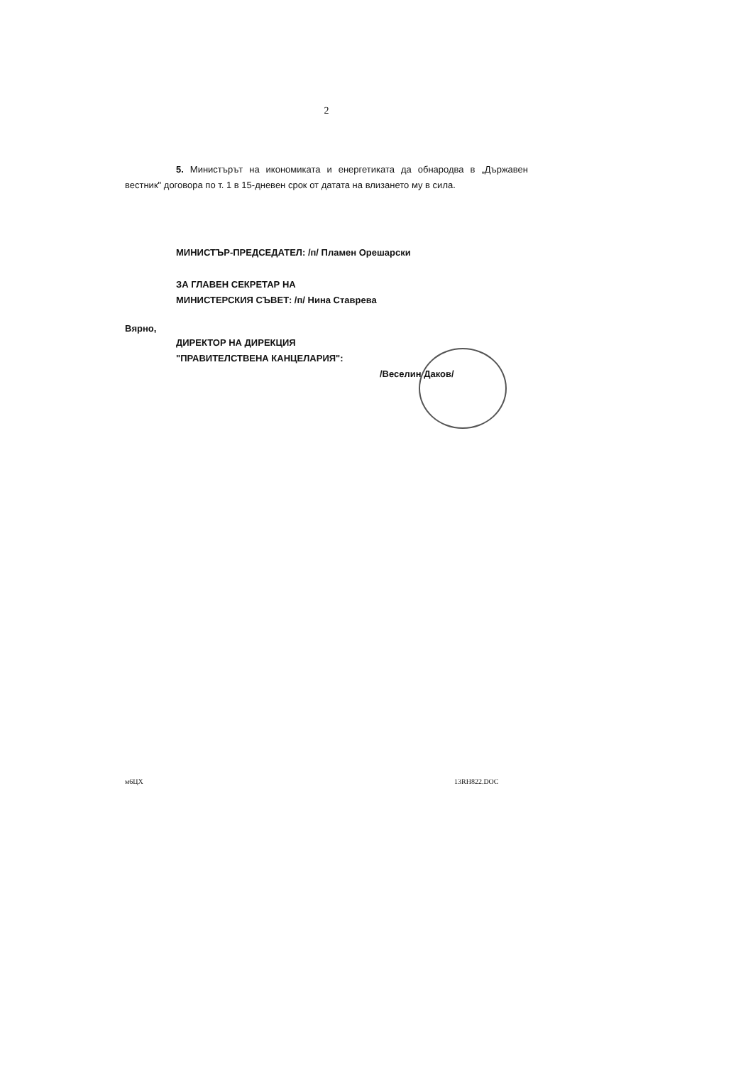2
5. Министърът на икономиката и енергетиката да обнародва в „Държавен вестник" договора по т. 1 в 15-дневен срок от датата на влизането му в сила.
МИНИСТЪР-ПРЕДСЕДАТЕЛ: /п/ Пламен Орешарски
ЗА ГЛАВЕН СЕКРЕТАР НА
МИНИСТЕРСКИЯ СЪВЕТ: /п/ Нина Ставрева
Вярно,
ДИРЕКТОР НА ДИРЕКЦИЯ
"ПРАВИТЕЛСТВЕНА КАНЦЕЛАРИЯ":
/Веселин Даков/
м6ЦХ 13RH822.DOC